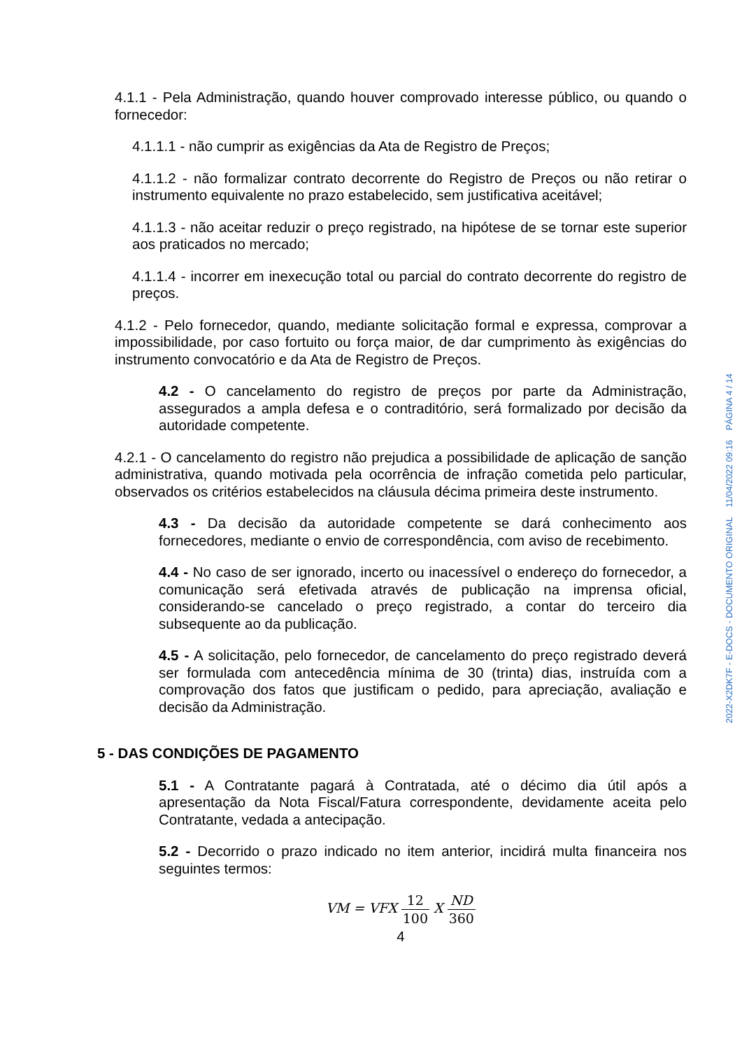4.1.1 - Pela Administração, quando houver comprovado interesse público, ou quando o fornecedor:
4.1.1.1 - não cumprir as exigências da Ata de Registro de Preços;
4.1.1.2 - não formalizar contrato decorrente do Registro de Preços ou não retirar o instrumento equivalente no prazo estabelecido, sem justificativa aceitável;
4.1.1.3 - não aceitar reduzir o preço registrado, na hipótese de se tornar este superior aos praticados no mercado;
4.1.1.4 - incorrer em inexecução total ou parcial do contrato decorrente do registro de preços.
4.1.2 - Pelo fornecedor, quando, mediante solicitação formal e expressa, comprovar a impossibilidade, por caso fortuito ou força maior, de dar cumprimento às exigências do instrumento convocatório e da Ata de Registro de Preços.
4.2 - O cancelamento do registro de preços por parte da Administração, assegurados a ampla defesa e o contraditório, será formalizado por decisão da autoridade competente.
4.2.1 - O cancelamento do registro não prejudica a possibilidade de aplicação de sanção administrativa, quando motivada pela ocorrência de infração cometida pelo particular, observados os critérios estabelecidos na cláusula décima primeira deste instrumento.
4.3 - Da decisão da autoridade competente se dará conhecimento aos fornecedores, mediante o envio de correspondência, com aviso de recebimento.
4.4 - No caso de ser ignorado, incerto ou inacessível o endereço do fornecedor, a comunicação será efetivada através de publicação na imprensa oficial, considerando-se cancelado o preço registrado, a contar do terceiro dia subsequente ao da publicação.
4.5 - A solicitação, pelo fornecedor, de cancelamento do preço registrado deverá ser formulada com antecedência mínima de 30 (trinta) dias, instruída com a comprovação dos fatos que justificam o pedido, para apreciação, avaliação e decisão da Administração.
5 - DAS CONDIÇÕES DE PAGAMENTO
5.1 - A Contratante pagará à Contratada, até o décimo dia útil após a apresentação da Nota Fiscal/Fatura correspondente, devidamente aceita pelo Contratante, vedada a antecipação.
5.2 - Decorrido o prazo indicado no item anterior, incidirá multa financeira nos seguintes termos:
VM = VFX 12 100 X ND 360
4
2022-X2DK7F - E-DOCS - DOCUMENTO ORIGINAL 11/04/2022 09:16 PÁGINA 4 / 14